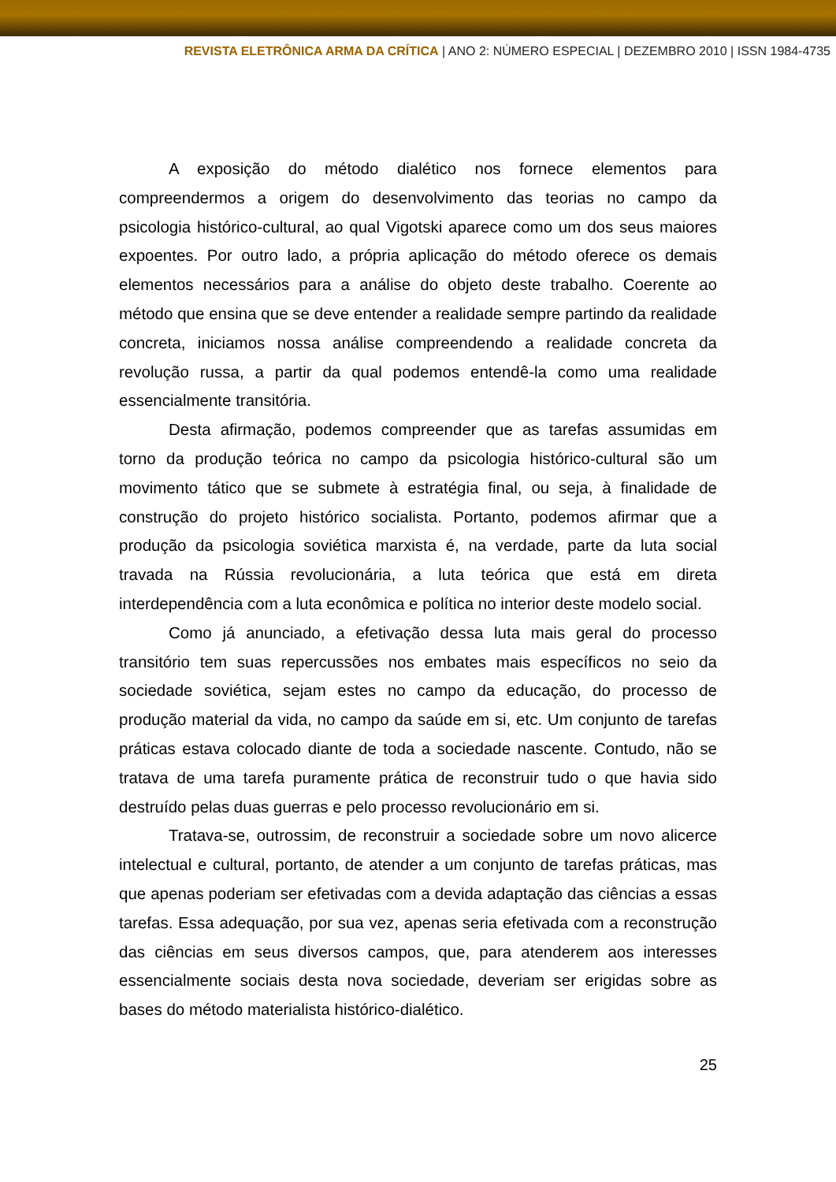REVISTA ELETRÔNICA ARMA DA CRÍTICA | ANO 2: NÚMERO ESPECIAL | DEZEMBRO 2010 | ISSN 1984-4735
A exposição do método dialético nos fornece elementos para compreendermos a origem do desenvolvimento das teorias no campo da psicologia histórico-cultural, ao qual Vigotski aparece como um dos seus maiores expoentes. Por outro lado, a própria aplicação do método oferece os demais elementos necessários para a análise do objeto deste trabalho. Coerente ao método que ensina que se deve entender a realidade sempre partindo da realidade concreta, iniciamos nossa análise compreendendo a realidade concreta da revolução russa, a partir da qual podemos entendê-la como uma realidade essencialmente transitória.
Desta afirmação, podemos compreender que as tarefas assumidas em torno da produção teórica no campo da psicologia histórico-cultural são um movimento tático que se submete à estratégia final, ou seja, à finalidade de construção do projeto histórico socialista. Portanto, podemos afirmar que a produção da psicologia soviética marxista é, na verdade, parte da luta social travada na Rússia revolucionária, a luta teórica que está em direta interdependência com a luta econômica e política no interior deste modelo social.
Como já anunciado, a efetivação dessa luta mais geral do processo transitório tem suas repercussões nos embates mais específicos no seio da sociedade soviética, sejam estes no campo da educação, do processo de produção material da vida, no campo da saúde em si, etc. Um conjunto de tarefas práticas estava colocado diante de toda a sociedade nascente. Contudo, não se tratava de uma tarefa puramente prática de reconstruir tudo o que havia sido destruído pelas duas guerras e pelo processo revolucionário em si.
Tratava-se, outrossim, de reconstruir a sociedade sobre um novo alicerce intelectual e cultural, portanto, de atender a um conjunto de tarefas práticas, mas que apenas poderiam ser efetivadas com a devida adaptação das ciências a essas tarefas. Essa adequação, por sua vez, apenas seria efetivada com a reconstrução das ciências em seus diversos campos, que, para atenderem aos interesses essencialmente sociais desta nova sociedade, deveriam ser erigidas sobre as bases do método materialista histórico-dialético.
25